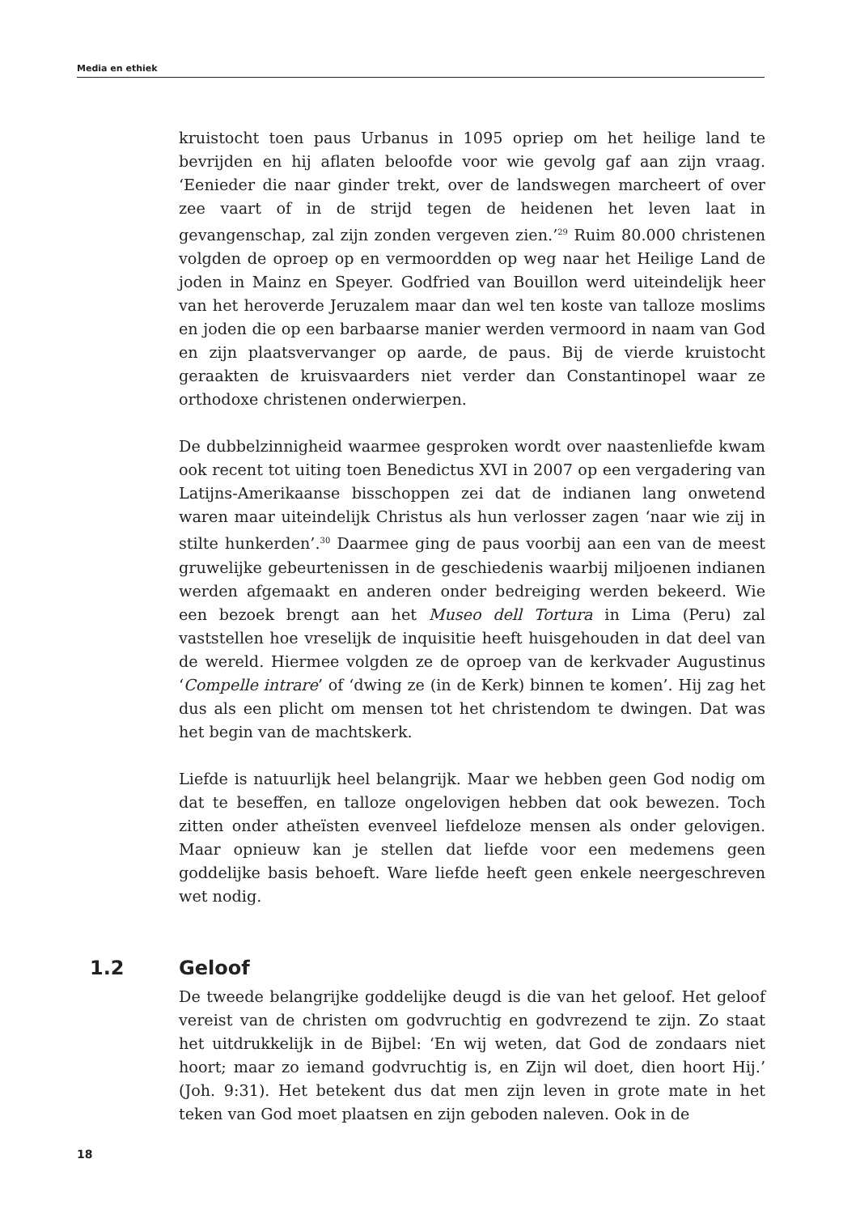Media en ethiek
kruistocht toen paus Urbanus in 1095 opriep om het heilige land te bevrijden en hij aflaten beloofde voor wie gevolg gaf aan zijn vraag. ‘Eenieder die naar ginder trekt, over de landswegen marcheert of over zee vaart of in de strijd tegen de heidenen het leven laat in gevangenschap, zal zijn zonden vergeven zien.’<sup>29</sup> Ruim 80.000 christenen volgden de oproep op en vermoordden op weg naar het Heilige Land de joden in Mainz en Speyer. Godfried van Bouillon werd uiteindelijk heer van het heroverde Jeruzalem maar dan wel ten koste van talloze moslims en joden die op een barbaarse manier werden vermoord in naam van God en zijn plaatsvervanger op aarde, de paus. Bij de vierde kruistocht geraakten de kruisvaarders niet verder dan Constantinopel waar ze orthodoxe christenen onderwierpen.
De dubbelzinnigheid waarmee gesproken wordt over naastenliefde kwam ook recent tot uiting toen Benedictus XVI in 2007 op een vergadering van Latijns-Amerikaanse bisschoppen zei dat de indianen lang onwetend waren maar uiteindelijk Christus als hun verlosser zagen ‘naar wie zij in stilte hunkerden’.<sup>30</sup> Daarmee ging de paus voorbij aan een van de meest gruwelijke gebeurtenissen in de geschiedenis waarbij miljoenen indianen werden afgemaakt en anderen onder bedreiging werden bekeerd. Wie een bezoek brengt aan het Museo dell Tortura in Lima (Peru) zal vaststellen hoe vreselijk de inquisitie heeft huisgehouden in dat deel van de wereld. Hiermee volgden ze de oproep van de kerkvader Augustinus ‘Compelle intrare’ of ‘dwing ze (in de Kerk) binnen te komen’. Hij zag het dus als een plicht om mensen tot het christendom te dwingen. Dat was het begin van de machtskerk.
Liefde is natuurlijk heel belangrijk. Maar we hebben geen God nodig om dat te beseffen, en talloze ongelovigen hebben dat ook bewezen. Toch zitten onder atheïsten evenveel liefdeloze mensen als onder gelovigen. Maar opnieuw kan je stellen dat liefde voor een medemens geen goddelijke basis behoeft. Ware liefde heeft geen enkele neergeschreven wet nodig.
1.2 Geloof
De tweede belangrijke goddelijke deugd is die van het geloof. Het geloof vereist van de christen om godvruchtig en godvrezend te zijn. Zo staat het uitdrukkelijk in de Bijbel: ‘En wij weten, dat God de zondaars niet hoort; maar zo iemand godvruchtig is, en Zijn wil doet, dien hoort Hij.’ (Joh. 9:31). Het betekent dus dat men zijn leven in grote mate in het teken van God moet plaatsen en zijn geboden naleven. Ook in de
18